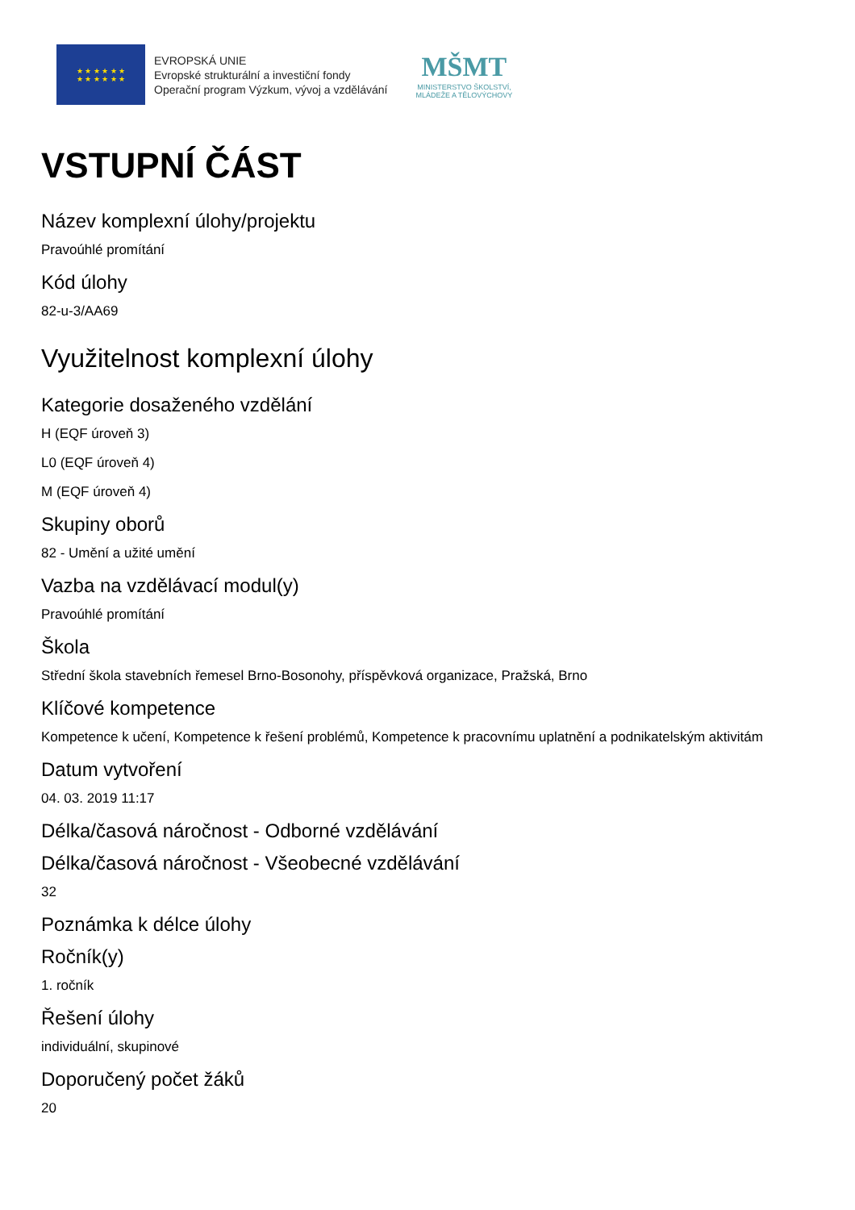★ ★ ★ ★ ★ ★
★ ★ ★ ★ ★ ★
EVROPSKÁ UNIE
Evropské strukturální a investiční fondy
Operační program Výzkum, vývoj a vzdělávání
MŠMT
MINISTERSTVO ŠKOLSTVÍ,
MLÁDEŽE A TĚLOVÝCHOVY
VSTUPNÍ ČÁST
Název komplexní úlohy/projektu
Pravoúhlé promítání
Kód úlohy
82-u-3/AA69
Využitelnost komplexní úlohy
Kategorie dosaženého vzdělání
H (EQF úroveň 3)
L0 (EQF úroveň 4)
M (EQF úroveň 4)
Skupiny oborů
82 - Umění a užité umění
Vazba na vzdělávací modul(y)
Pravoúhlé promítání
Škola
Střední škola stavebních řemesel Brno-Bosonohy, příspěvková organizace, Pražská, Brno
Klíčové kompetence
Kompetence k učení, Kompetence k řešení problémů, Kompetence k pracovnímu uplatnění a podnikatelským aktivitám
Datum vytvoření
04. 03. 2019 11:17
Délka/časová náročnost - Odborné vzdělávání
Délka/časová náročnost - Všeobecné vzdělávání
32
Poznámka k délce úlohy
Ročník(y)
1. ročník
Řešení úlohy
individuální, skupinové
Doporučený počet žáků
20